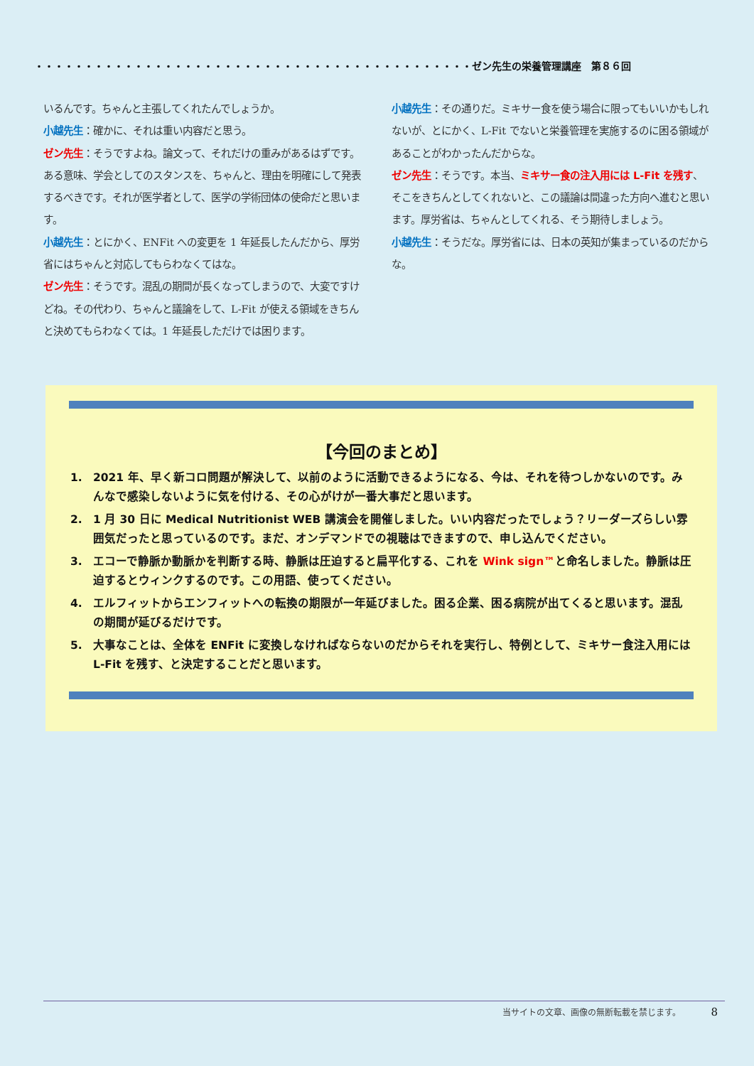・・・・・・・・・・・・・・・・・・・・・・・・・・・・・・・・・・・・・・・・・・・・ゼン先生の栄養管理講座　第８６回
いるんです。ちゃんと主張してくれたんでしょうか。
小越先生：確かに、それは重い内容だと思う。
ゼン先生：そうですよね。論文って、それだけの重みがあるはずです。ある意味、学会としてのスタンスを、ちゃんと、理由を明確にして発表するべきです。それが医学者として、医学の学術団体の使命だと思います。
小越先生：とにかく、ENFit への変更を 1 年延長したんだから、厚労省にはちゃんと対応してもらわなくてはな。
ゼン先生：そうです。混乱の期間が長くなってしまうので、大変ですけどね。その代わり、ちゃんと議論をして、L-Fit が使える領域をきちんと決めてもらわなくては。1 年延長しただけでは困ります。
小越先生：その通りだ。ミキサー食を使う場合に限ってもいいかもしれないが、とにかく、L-Fit でないと栄養管理を実施するのに困る領域があることがわかったんだからな。
ゼン先生：そうです。本当、ミキサー食の注入用には L-Fit を残す、そこをきちんとしてくれないと、この議論は間違った方向へ進むと思います。厚労省は、ちゃんとしてくれる、そう期待しましょう。
小越先生：そうだな。厚労省には、日本の英知が集まっているのだからな。
【今回のまとめ】
1. 2021 年、早く新コロ問題が解決して、以前のように活動できるようになる、今は、それを待つしかないのです。みんなで感染しないように気を付ける、その心がけが一番大事だと思います。
2. 1 月 30 日に Medical Nutritionist WEB 講演会を開催しました。いい内容だったでしょう？リーダーズらしい雰囲気だったと思っているのです。まだ、オンデマンドでの視聴はできますので、申し込んでください。
3. エコーで静脈か動脈かを判断する時、静脈は圧迫すると扁平化する、これを Wink sign™と命名しました。静脈は圧迫するとウィンクするのです。この用語、使ってください。
4. エルフィットからエンフィットへの転換の期限が一年延びました。困る企業、困る病院が出てくると思います。混乱の期間が延びるだけです。
5. 大事なことは、全体を ENFit に変換しなければならないのだからそれを実行し、特例として、ミキサー食注入用には L-Fit を残す、と決定することだと思います。
当サイトの文章、画像の無断転載を禁じます。　　　　8